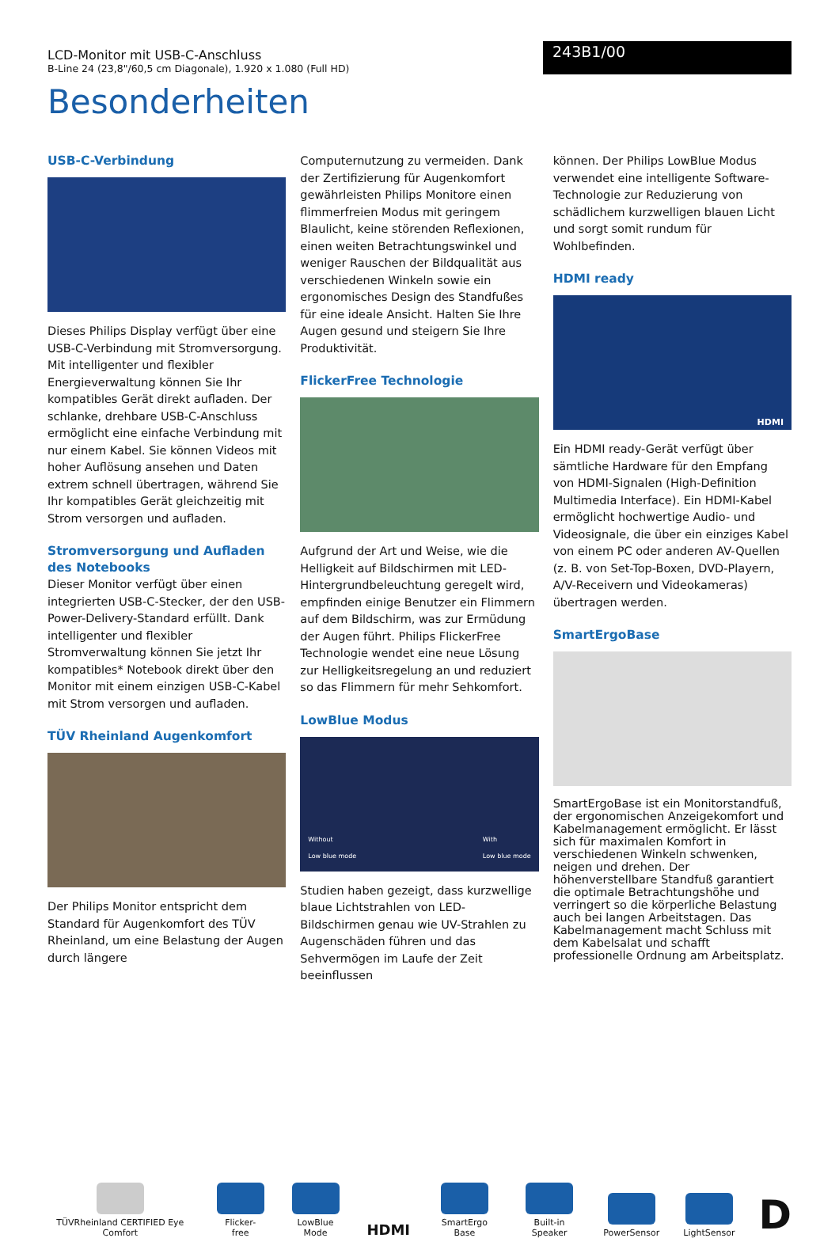LCD-Monitor mit USB-C-Anschluss
B-Line 24 (23,8"/60,5 cm Diagonale), 1.920 x 1.080 (Full HD)
243B1/00
Besonderheiten
USB-C-Verbindung
Dieses Philips Display verfügt über eine USB-C-Verbindung mit Stromversorgung. Mit intelligenter und flexibler Energieverwaltung können Sie Ihr kompatibles Gerät direkt aufladen. Der schlanke, drehbare USB-C-Anschluss ermöglicht eine einfache Verbindung mit nur einem Kabel. Sie können Videos mit hoher Auflösung ansehen und Daten extrem schnell übertragen, während Sie Ihr kompatibles Gerät gleichzeitig mit Strom versorgen und aufladen.
Stromversorgung und Aufladen des Notebooks
Dieser Monitor verfügt über einen integrierten USB-C-Stecker, der den USB-Power-Delivery-Standard erfüllt. Dank intelligenter und flexibler Stromverwaltung können Sie jetzt Ihr kompatibles* Notebook direkt über den Monitor mit einem einzigen USB-C-Kabel mit Strom versorgen und aufladen.
TÜV Rheinland Augenkomfort
Der Philips Monitor entspricht dem Standard für Augenkomfort des TÜV Rheinland, um eine Belastung der Augen durch längere
Computernutzung zu vermeiden. Dank der Zertifizierung für Augenkomfort gewährleisten Philips Monitore einen flimmerfreien Modus mit geringem Blaulicht, keine störenden Reflexionen, einen weiten Betrachtungswinkel und weniger Rauschen der Bildqualität aus verschiedenen Winkeln sowie ein ergonomisches Design des Standfußes für eine ideale Ansicht. Halten Sie Ihre Augen gesund und steigern Sie Ihre Produktivität.
FlickerFree Technologie
Aufgrund der Art und Weise, wie die Helligkeit auf Bildschirmen mit LED-Hintergrundbeleuchtung geregelt wird, empfinden einige Benutzer ein Flimmern auf dem Bildschirm, was zur Ermüdung der Augen führt. Philips FlickerFree Technologie wendet eine neue Lösung zur Helligkeitsregelung an und reduziert so das Flimmern für mehr Sehkomfort.
LowBlue Modus
Without
Low blue mode With
Low blue mode
Studien haben gezeigt, dass kurzwellige blaue Lichtstrahlen von LED-Bildschirmen genau wie UV-Strahlen zu Augenschäden führen und das Sehvermögen im Laufe der Zeit beeinflussen
können. Der Philips LowBlue Modus verwendet eine intelligente Software-Technologie zur Reduzierung von schädlichem kurzwelligen blauen Licht und sorgt somit rundum für Wohlbefinden.
HDMI ready
HDMI
Ein HDMI ready-Gerät verfügt über sämtliche Hardware für den Empfang von HDMI-Signalen (High-Definition Multimedia Interface). Ein HDMI-Kabel ermöglicht hochwertige Audio- und Videosignale, die über ein einziges Kabel von einem PC oder anderen AV-Quellen (z. B. von Set-Top-Boxen, DVD-Playern, A/V-Receivern und Videokameras) übertragen werden.
SmartErgoBase
SmartErgoBase ist ein Monitorstandfuß, der ergonomischen Anzeigekomfort und Kabelmanagement ermöglicht. Er lässt sich für maximalen Komfort in verschiedenen Winkeln schwenken, neigen und drehen. Der höhenverstellbare Standfuß garantiert die optimale Betrachtungshöhe und verringert so die körperliche Belastung auch bei langen Arbeitstagen. Das Kabelmanagement macht Schluss mit dem Kabelsalat und schafft professionelle Ordnung am Arbeitsplatz.
TÜVRheinland CERTIFIED Eye Comfort
Flicker-free
LowBlue Mode
HDMI
SmartErgo Base
Built-in Speaker
PowerSensor
LightSensor
D